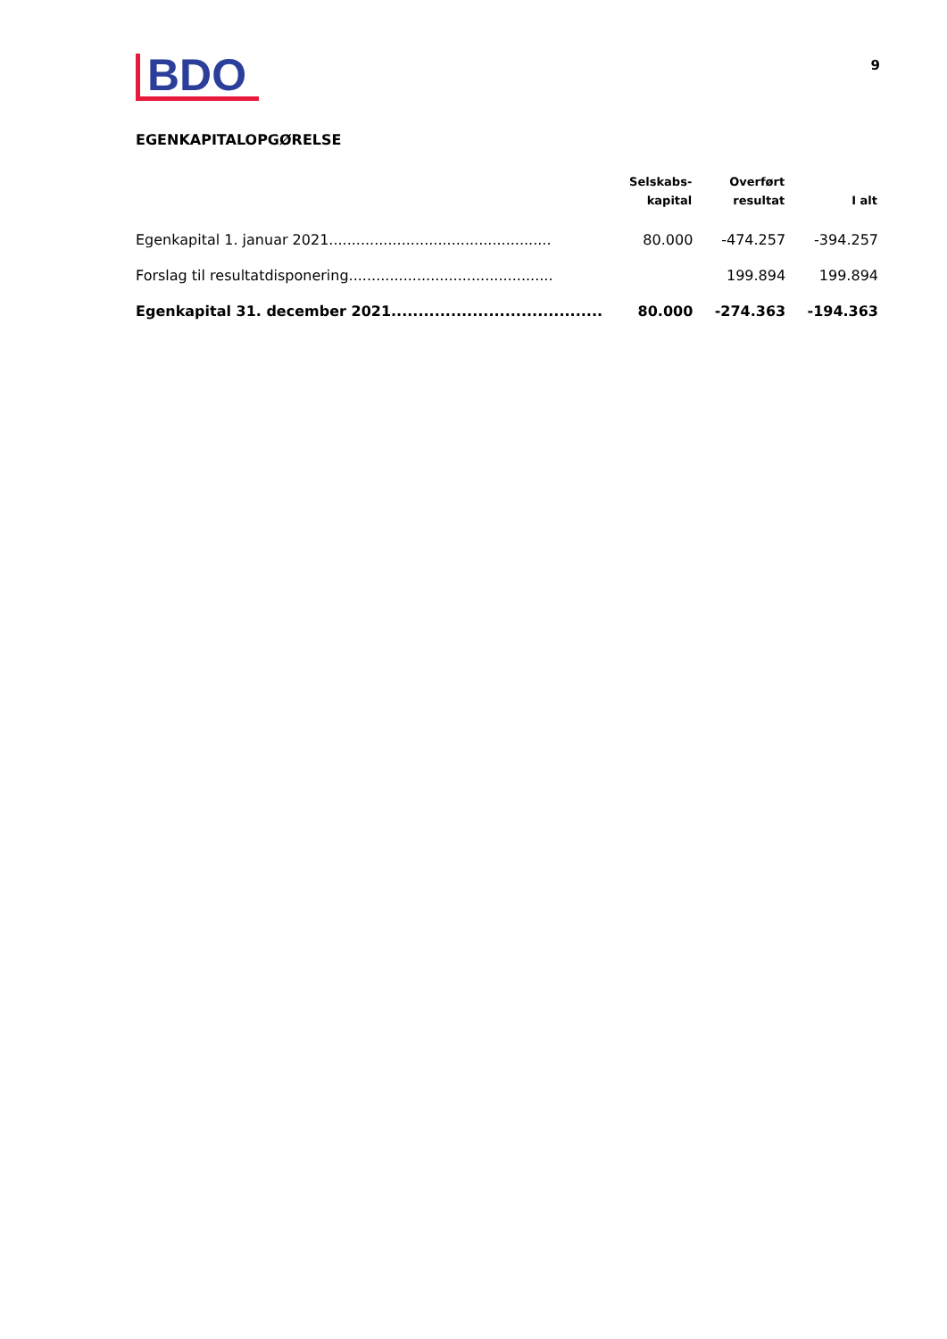BDO
9
EGENKAPITALOPGØRELSE
| | Selskabs- kapital | Overført resultat | I alt |
| --- | --- | --- | --- |
| Egenkapital 1. januar 2021................................................. | 80.000 | -474.257 | -394.257 |
| Forslag til resultatdisponering............................................. | | 199.894 | 199.894 |
| Egenkapital 31. december 2021....................................... | 80.000 | -274.363 | -194.363 |